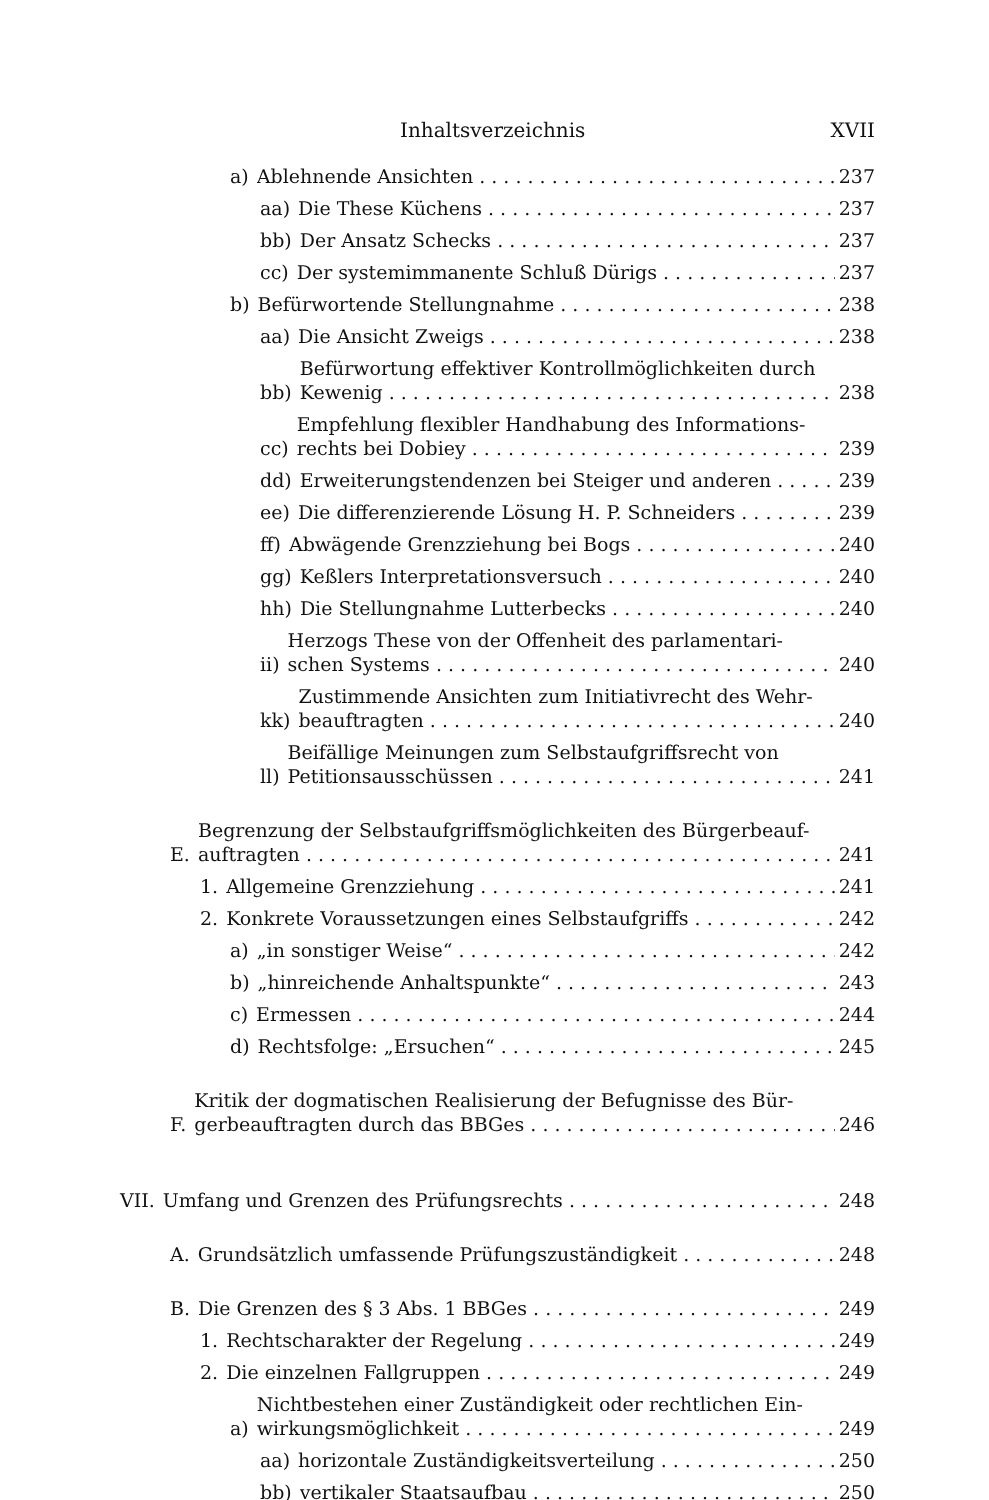Inhaltsverzeichnis XVII
a) Ablehnende Ansichten 237
aa) Die These Küchens 237
bb) Der Ansatz Schecks 237
cc) Der systemimmanente Schluß Dürigs 237
b) Befürwortende Stellungnahme 238
aa) Die Ansicht Zweigs 238
bb) Befürwortung effektiver Kontrollmöglichkeiten durch
Kewenig 238
cc) Empfehlung flexibler Handhabung des Informations-
rechts bei Dobiey 239
dd) Erweiterungstendenzen bei Steiger und anderen 239
ee) Die differenzierende Lösung H. P. Schneiders 239
ff) Abwägende Grenzziehung bei Bogs 240
gg) Keßlers Interpretationsversuch 240
hh) Die Stellungnahme Lutterbecks 240
ii) Herzogs These von der Offenheit des parlamentari-
schen Systems 240
kk) Zustimmende Ansichten zum Initiativrecht des Wehr-
beauftragten 240
ll) Beifällige Meinungen zum Selbstaufgriffsrecht von
Petitionsausschüssen 241
E. Begrenzung der Selbstaufgriffsmöglichkeiten des Bürgerbeauf-
auftragten 241
1. Allgemeine Grenzziehung 241
2. Konkrete Voraussetzungen eines Selbstaufgriffs 242
a) „in sonstiger Weise“242
b) „hinreichende Anhaltspunkte“243
c) Ermessen 244
d) Rechtsfolge: „Ersuchen“245
F. Kritik der dogmatischen Realisierung der Befugnisse des Bür-
gerbeauftragten durch das BBGes 246
VII. Umfang und Grenzen des Prüfungsrechts 248
A. Grundsätzlich umfassende Prüfungszuständigkeit 248
B. Die Grenzen des § 3 Abs. 1 BBGes 249
1. Rechtscharakter der Regelung 249
2. Die einzelnen Fallgruppen 249
a) Nichtbestehen einer Zuständigkeit oder rechtlichen Ein-
wirkungsmöglichkeit 249
aa) horizontale Zuständigkeitsverteilung 250
bb) vertikaler Staatsaufbau 250